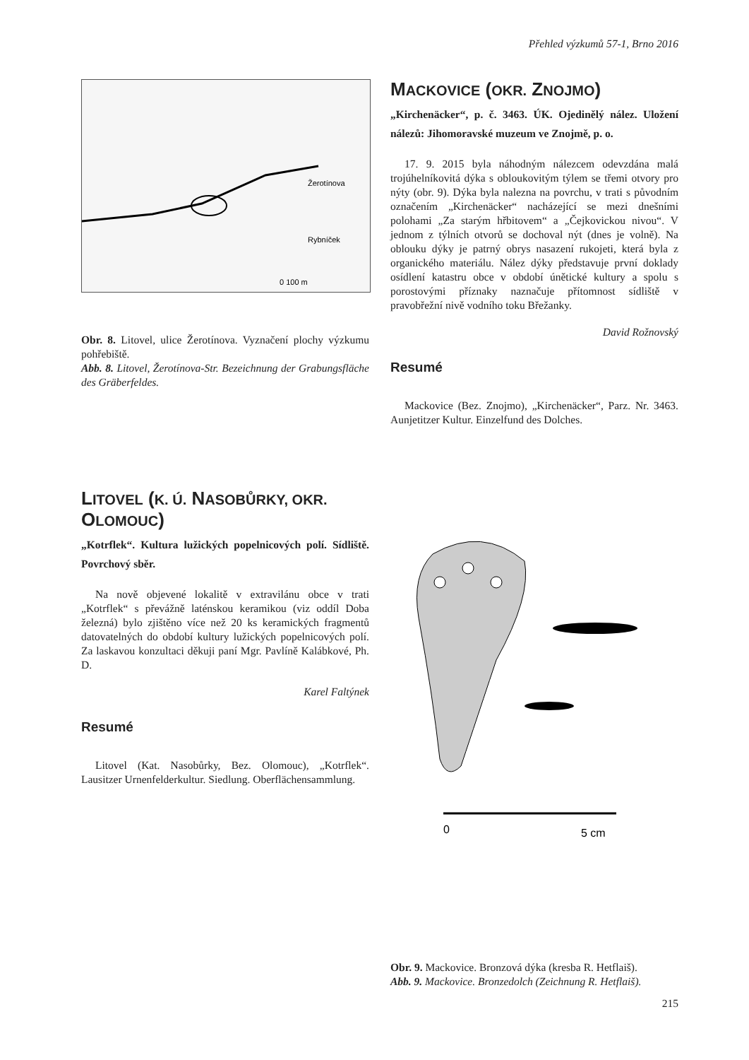Přehled výzkumů 57-1, Brno 2016
Žerotínova
Rybníček
0 100 m
Obr. 8. Litovel, ulice Žerotínova. Vyznačení plochy výzkumu pohřebiště.
Abb. 8. Litovel, Žerotínova-Str. Bezeichnung der Grabungsfläche des Gräberfeldes.
LITOVEL (K. Ú. NASOBŮRKY, OKR. OLOMOUC)
„Kotrflek“. Kultura lužických popelnicových polí. Sídliště. Povrchový sběr.
Na nově objevené lokalitě v extravilánu obce v trati „Kotrflek“ s převážně laténskou keramikou (viz oddíl Doba železná) bylo zjištěno více než 20 ks keramických fragmentů datovatelných do období kultury lužických popelnicových polí. Za laskavou konzultaci děkuji paní Mgr. Pavlíně Kalábkové, Ph. D.
Karel Faltýnek
Resumé
Litovel (Kat. Nasobůrky, Bez. Olomouc), „Kotrflek“. Lausitzer Urnenfelderkultur. Siedlung. Oberflächensammlung.
MACKOVICE (OKR. ZNOJMO)
„Kirchenäcker“, p. č. 3463. ÚK. Ojedinělý nález. Uložení nálezů: Jihomoravské muzeum ve Znojmě, p. o.
17. 9. 2015 byla náhodným nálezcem odevzdána malá trojúhelníkovitá dýka s obloukovitým týlem se třemi otvory pro nýty (obr. 9). Dýka byla nalezna na povrchu, v trati s původním označením „Kirchenäcker“ nacházející se mezi dnešními polohami „Za starým hřbitovem“ a „Čejkovickou nivou“. V jednom z týlních otvorů se dochoval nýt (dnes je volně). Na oblouku dýky je patrný obrys nasazení rukojeti, která byla z organického materiálu. Nález dýky představuje první doklady osídlení katastru obce v období únětické kultury a spolu s porostovými příznaky naznačuje přítomnost sídliště v pravobřežní nivě vodního toku Břežanky.
David Rožnovský
Resumé
Mackovice (Bez. Znojmo), „Kirchenäcker“, Parz. Nr. 3463. Aunjetitzer Kultur. Einzelfund des Dolches.
0
5 cm
Obr. 9. Mackovice. Bronzová dýka (kresba R. Hetflaiš).
Abb. 9. Mackovice. Bronzedolch (Zeichnung R. Hetflaiš).
215